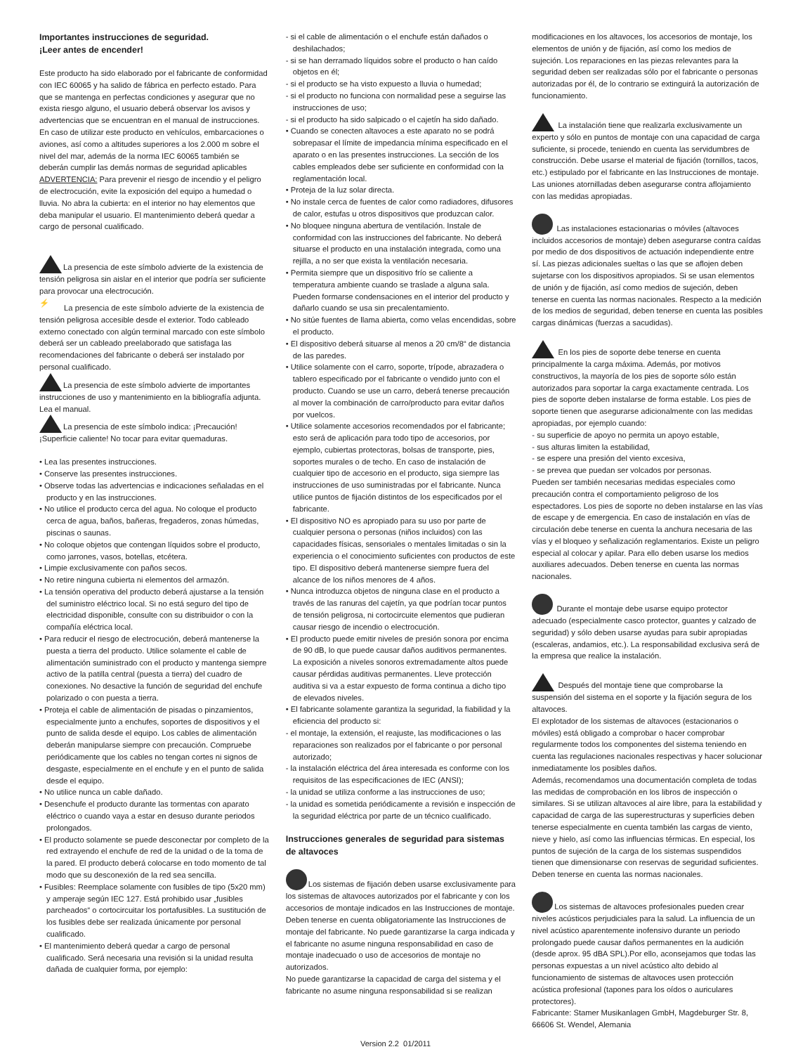Importantes instrucciones de seguridad.
¡Leer antes de encender!
Este producto ha sido elaborado por el fabricante de conformidad con IEC 60065 y ha salido de fábrica en perfecto estado. Para que se mantenga en perfectas condiciones y asegurar que no exista riesgo alguno, el usuario deberá observar los avisos y advertencias que se encuentran en el manual de instrucciones. En caso de utilizar este producto en vehículos, embarcaciones o aviones, así como a altitudes superiores a los 2.000 m sobre el nivel del mar, además de la norma IEC 60065 también se deberán cumplir las demás normas de seguridad aplicables
ADVERTENCIA: Para prevenir el riesgo de incendio y el peligro de electrocución, evite la exposición del equipo a humedad o lluvia. No abra la cubierta: en el interior no hay elementos que deba manipular el usuario. El mantenimiento deberá quedar a cargo de personal cualificado.
La presencia de este símbolo advierte de la existencia de tensión peligrosa sin aislar en el interior que podría ser suficiente para provocar una electrocución.
⚡ La presencia de este símbolo advierte de la existencia de tensión peligrosa accesible desde el exterior. Todo cableado externo conectado con algún terminal marcado con este símbolo deberá ser un cableado preelaborado que satisfaga las recomendaciones del fabricante o deberá ser instalado por personal cualificado.
La presencia de este símbolo advierte de importantes instrucciones de uso y mantenimiento en la bibliografía adjunta. Lea el manual.
La presencia de este símbolo indica: ¡Precaución! ¡Superficie caliente! No tocar para evitar quemaduras.
• Lea las presentes instrucciones.
• Conserve las presentes instrucciones.
• Observe todas las advertencias e indicaciones señaladas en el producto y en las instrucciones.
• No utilice el producto cerca del agua. No coloque el producto cerca de agua, baños, bañeras, fregaderos, zonas húmedas, piscinas o saunas.
• No coloque objetos que contengan líquidos sobre el producto, como jarrones, vasos, botellas, etcétera.
• Limpie exclusivamente con paños secos.
• No retire ninguna cubierta ni elementos del armazón.
• La tensión operativa del producto deberá ajustarse a la tensión del suministro eléctrico local. Si no está seguro del tipo de electricidad disponible, consulte con su distribuidor o con la compañía eléctrica local.
• Para reducir el riesgo de electrocución, deberá mantenerse la puesta a tierra del producto. Utilice solamente el cable de alimentación suministrado con el producto y mantenga siempre activo de la patilla central (puesta a tierra) del cuadro de conexiones. No desactive la función de seguridad del enchufe polarizado o con puesta a tierra.
• Proteja el cable de alimentación de pisadas o pinzamientos, especialmente junto a enchufes, soportes de dispositivos y el punto de salida desde el equipo. Los cables de alimentación deberán manipularse siempre con precaución. Compruebe periódicamente que los cables no tengan cortes ni signos de desgaste, especialmente en el enchufe y en el punto de salida desde el equipo.
• No utilice nunca un cable dañado.
• Desenchufe el producto durante las tormentas con aparato eléctrico o cuando vaya a estar en desuso durante periodos prolongados.
• El producto solamente se puede desconectar por completo de la red extrayendo el enchufe de red de la unidad o de la toma de la pared. El producto deberá colocarse en todo momento de tal modo que su desconexión de la red sea sencilla.
• Fusibles: Reemplace solamente con fusibles de tipo (5x20 mm) y amperaje según IEC 127. Está prohibido usar „fusibles parcheados“ o cortocircuitar los portafusibles. La sustitución de los fusibles debe ser realizada únicamente por personal cualificado.
• El mantenimiento deberá quedar a cargo de personal cualificado. Será necesaria una revisión si la unidad resulta dañada de cualquier forma, por ejemplo:
- si el cable de alimentación o el enchufe están dañados o deshilachados;
- si se han derramado líquidos sobre el producto o han caído objetos en él;
- si el producto se ha visto expuesto a lluvia o humedad;
- si el producto no funciona con normalidad pese a seguirse las instrucciones de uso;
- si el producto ha sido salpicado o el cajetín ha sido dañado.
• Cuando se conecten altavoces a este aparato no se podrá sobrepasar el límite de impedancia mínima especificado en el aparato o en las presentes instrucciones. La sección de los cables empleados debe ser suficiente en conformidad con la reglamentación local.
• Proteja de la luz solar directa.
• No instale cerca de fuentes de calor como radiadores, difusores de calor, estufas u otros dispositivos que produzcan calor.
• No bloquee ninguna abertura de ventilación. Instale de conformidad con las instrucciones del fabricante. No deberá situarse el producto en una instalación integrada, como una rejilla, a no ser que exista la ventilación necesaria.
• Permita siempre que un dispositivo frío se caliente a temperatura ambiente cuando se traslade a alguna sala. Pueden formarse condensaciones en el interior del producto y dañarlo cuando se usa sin precalentamiento.
• No sitúe fuentes de llama abierta, como velas encendidas, sobre el producto.
• El dispositivo deberá situarse al menos a 20 cm/8“ de distancia de las paredes.
• Utilice solamente con el carro, soporte, trípode, abrazadera o tablero especificado por el fabricante o vendido junto con el producto. Cuando se use un carro, deberá tenerse precaución al mover la combinación de carro/producto para evitar daños por vuelcos.
• Utilice solamente accesorios recomendados por el fabricante; esto será de aplicación para todo tipo de accesorios, por ejemplo, cubiertas protectoras, bolsas de transporte, pies, soportes murales o de techo. En caso de instalación de cualquier tipo de accesorio en el producto, siga siempre las instrucciones de uso suministradas por el fabricante. Nunca utilice puntos de fijación distintos de los especificados por el fabricante.
• El dispositivo NO es apropiado para su uso por parte de cualquier persona o personas (niños incluidos) con las capacidades físicas, sensoriales o mentales limitadas o sin la experiencia o el conocimiento suficientes con productos de este tipo. El dispositivo deberá mantenerse siempre fuera del alcance de los niños menores de 4 años.
• Nunca introduzca objetos de ninguna clase en el producto a través de las ranuras del cajetín, ya que podrían tocar puntos de tensión peligrosa, ni cortocircuite elementos que pudieran causar riesgo de incendio o electrocución.
• El producto puede emitir niveles de presión sonora por encima de 90 dB, lo que puede causar daños auditivos permanentes. La exposición a niveles sonoros extremadamente altos puede causar pérdidas auditivas permanentes. Lleve protección auditiva si va a estar expuesto de forma continua a dicho tipo de elevados niveles.
• El fabricante solamente garantiza la seguridad, la fiabilidad y la eficiencia del producto si:
- el montaje, la extensión, el reajuste, las modificaciones o las reparaciones son realizados por el fabricante o por personal autorizado;
- la instalación eléctrica del área interesada es conforme con los requisitos de las especificaciones de IEC (ANSI);
- la unidad se utiliza conforme a las instrucciones de uso;
- la unidad es sometida periódicamente a revisión e inspección de la seguridad eléctrica por parte de un técnico cualificado.
Instrucciones generales de seguridad para sistemas de altavoces
Los sistemas de fijación deben usarse exclusivamente para los sistemas de altavoces autorizados por el fabricante y con los accesorios de montaje indicados en las Instrucciones de montaje. Deben tenerse en cuenta obligatoriamente las Instrucciones de montaje del fabricante. No puede garantizarse la carga indicada y el fabricante no asume ninguna responsabilidad en caso de montaje inadecuado o uso de accesorios de montaje no autorizados.
No puede garantizarse la capacidad de carga del sistema y el fabricante no asume ninguna responsabilidad si se realizan
modificaciones en los altavoces, los accesorios de montaje, los elementos de unión y de fijación, así como los medios de sujeción. Los reparaciones en las piezas relevantes para la seguridad deben ser realizadas sólo por el fabricante o personas autorizadas por él, de lo contrario se extinguirá la autorización de funcionamiento.
La instalación tiene que realizarla exclusivamente un experto y sólo en puntos de montaje con una capacidad de carga suficiente, si procede, teniendo en cuenta las servidumbres de construcción. Debe usarse el material de fijación (tornillos, tacos, etc.) estipulado por el fabricante en las Instrucciones de montaje. Las uniones atornilladas deben asegurarse contra aflojamiento con las medidas apropiadas.
Las instalaciones estacionarias o móviles (altavoces incluidos accesorios de montaje) deben asegurarse contra caídas por medio de dos dispositivos de actuación independiente entre sí. Las piezas adicionales sueltas o las que se aflojen deben sujetarse con los dispositivos apropiados. Si se usan elementos de unión y de fijación, así como medios de sujeción, deben tenerse en cuenta las normas nacionales. Respecto a la medición de los medios de seguridad, deben tenerse en cuenta las posibles cargas dinámicas (fuerzas a sacudidas).
En los pies de soporte debe tenerse en cuenta principalmente la carga máxima. Además, por motivos constructivos, la mayoría de los pies de soporte sólo están autorizados para soportar la carga exactamente centrada. Los pies de soporte deben instalarse de forma estable. Los pies de soporte tienen que asegurarse adicionalmente con las medidas apropiadas, por ejemplo cuando:
- su superficie de apoyo no permita un apoyo estable,
- sus alturas limiten la estabilidad,
- se espere una presión del viento excesiva,
- se prevea que puedan ser volcados por personas.
Pueden ser también necesarias medidas especiales como precaución contra el comportamiento peligroso de los espectadores. Los pies de soporte no deben instalarse en las vías de escape y de emergencia. En caso de instalación en vías de circulación debe tenerse en cuenta la anchura necesaria de las vías y el bloqueo y señalización reglamentarios. Existe un peligro especial al colocar y apilar. Para ello deben usarse los medios auxiliares adecuados. Deben tenerse en cuenta las normas nacionales.
Durante el montaje debe usarse equipo protector adecuado (especialmente casco protector, guantes y calzado de seguridad) y sólo deben usarse ayudas para subir apropiadas (escaleras, andamios, etc.). La responsabilidad exclusiva será de la empresa que realice la instalación.
Después del montaje tiene que comprobarse la suspensión del sistema en el soporte y la fijación segura de los altavoces.
El explotador de los sistemas de altavoces (estacionarios o móviles) está obligado a comprobar o hacer comprobar regularmente todos los componentes del sistema teniendo en cuenta las regulaciones nacionales respectivas y hacer solucionar inmediatamente los posibles daños.
Además, recomendamos una documentación completa de todas las medidas de comprobación en los libros de inspección o similares. Si se utilizan altavoces al aire libre, para la estabilidad y capacidad de carga de las superestructuras y superficies deben tenerse especialmente en cuenta también las cargas de viento, nieve y hielo, así como las influencias térmicas. En especial, los puntos de sujeción de la carga de los sistemas suspendidos tienen que dimensionarse con reservas de seguridad suficientes. Deben tenerse en cuenta las normas nacionales.
Los sistemas de altavoces profesionales pueden crear niveles acústicos perjudiciales para la salud. La influencia de un nivel acústico aparentemente inofensivo durante un periodo prolongado puede causar daños permanentes en la audición (desde aprox. 95 dBA SPL).Por ello, aconsejamos que todas las personas expuestas a un nivel acústico alto debido al funcionamiento de sistemas de altavoces usen protección acústica profesional (tapones para los oídos o auriculares protectores).
Fabricante: Stamer Musikanlagen GmbH, Magdeburger Str. 8, 66606 St. Wendel, Alemania
Version 2.2 01/2011